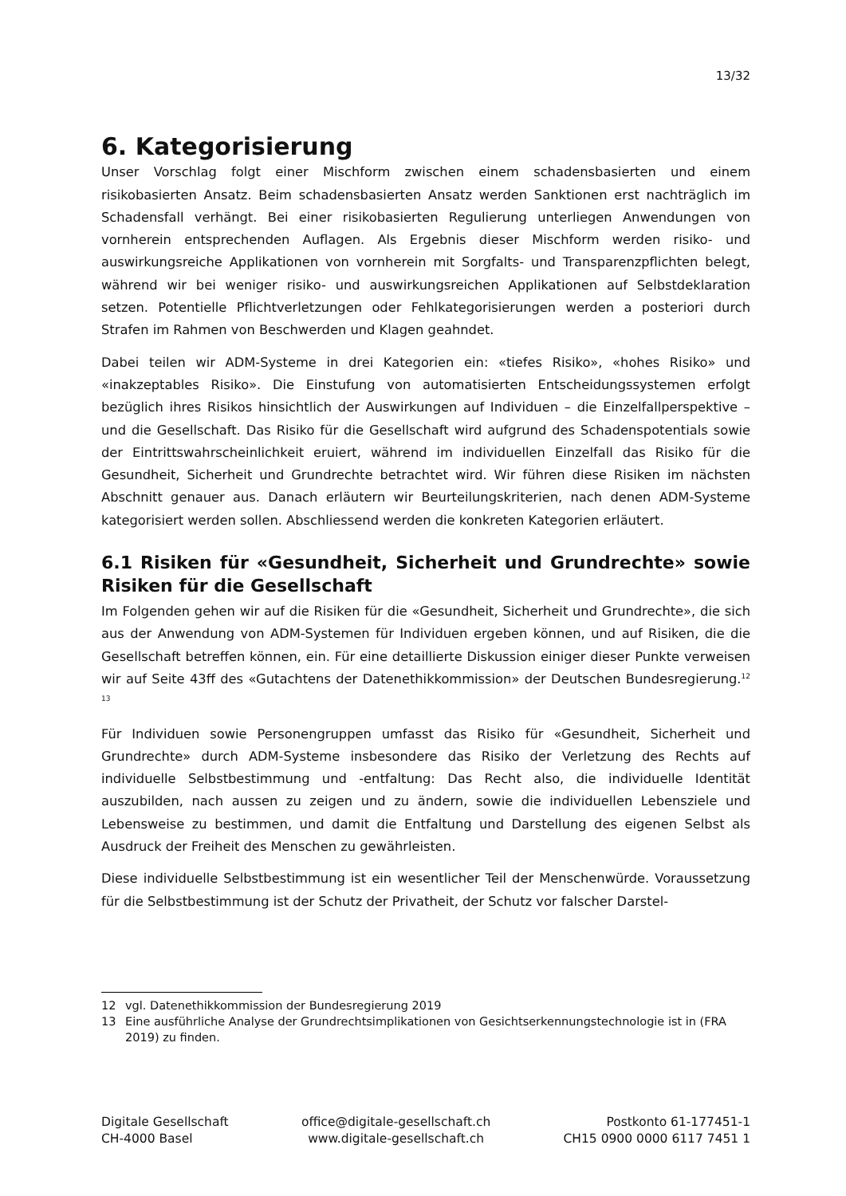13/32
6. Kategorisierung
Unser Vorschlag folgt einer Mischform zwischen einem schadensbasierten und einem risikobasierten Ansatz. Beim schadensbasierten Ansatz werden Sanktionen erst nachträglich im Schadensfall verhängt. Bei einer risikobasierten Regulierung unterliegen Anwendungen von vornherein entsprechenden Auflagen. Als Ergebnis dieser Mischform werden risiko- und auswirkungsreiche Applikationen von vornherein mit Sorgfalts- und Transparenzpflichten belegt, während wir bei weniger risiko- und auswirkungsreichen Applikationen auf Selbstdeklaration setzen. Potentielle Pflichtverletzungen oder Fehlkategorisierungen werden a posteriori durch Strafen im Rahmen von Beschwerden und Klagen geahndet.
Dabei teilen wir ADM-Systeme in drei Kategorien ein: «tiefes Risiko», «hohes Risiko» und «inakzeptables Risiko». Die Einstufung von automatisierten Entscheidungssystemen erfolgt bezüglich ihres Risikos hinsichtlich der Auswirkungen auf Individuen – die Einzelfallperspektive – und die Gesellschaft. Das Risiko für die Gesellschaft wird aufgrund des Schadenspotentials sowie der Eintrittswahrscheinlichkeit eruiert, während im individuellen Einzelfall das Risiko für die Gesundheit, Sicherheit und Grundrechte betrachtet wird. Wir führen diese Risiken im nächsten Abschnitt genauer aus. Danach erläutern wir Beurteilungskriterien, nach denen ADM-Systeme kategorisiert werden sollen. Abschliessend werden die konkreten Kategorien erläutert.
6.1 Risiken für «Gesundheit, Sicherheit und Grundrechte» sowie Risiken für die Gesellschaft
Im Folgenden gehen wir auf die Risiken für die «Gesundheit, Sicherheit und Grundrechte», die sich aus der Anwendung von ADM-Systemen für Individuen ergeben können, und auf Risiken, die die Gesellschaft betreffen können, ein. Für eine detaillierte Diskussion einiger dieser Punkte verweisen wir auf Seite 43ff des «Gutachtens der Datenethikkommission» der Deutschen Bundesregierung.<sup>12</sup> <sup>13</sup>
Für Individuen sowie Personengruppen umfasst das Risiko für «Gesundheit, Sicherheit und Grundrechte» durch ADM-Systeme insbesondere das Risiko der Verletzung des Rechts auf individuelle Selbstbestimmung und -entfaltung: Das Recht also, die individuelle Identität auszubilden, nach aussen zu zeigen und zu ändern, sowie die individuellen Lebensziele und Lebensweise zu bestimmen, und damit die Entfaltung und Darstellung des eigenen Selbst als Ausdruck der Freiheit des Menschen zu gewährleisten.
Diese individuelle Selbstbestimmung ist ein wesentlicher Teil der Menschenwürde. Voraussetzung für die Selbstbestimmung ist der Schutz der Privatheit, der Schutz vor falscher Darstel-
12 vgl. Datenethikkommission der Bundesregierung 2019
13 Eine ausführliche Analyse der Grundrechtsimplikationen von Gesichtserkennungstechnologie ist in (FRA 2019) zu finden.
Digitale Gesellschaft
CH-4000 Basel
office@digitale-gesellschaft.ch
www.digitale-gesellschaft.ch
Postkonto 61-177451-1
CH15 0900 0000 6117 7451 1